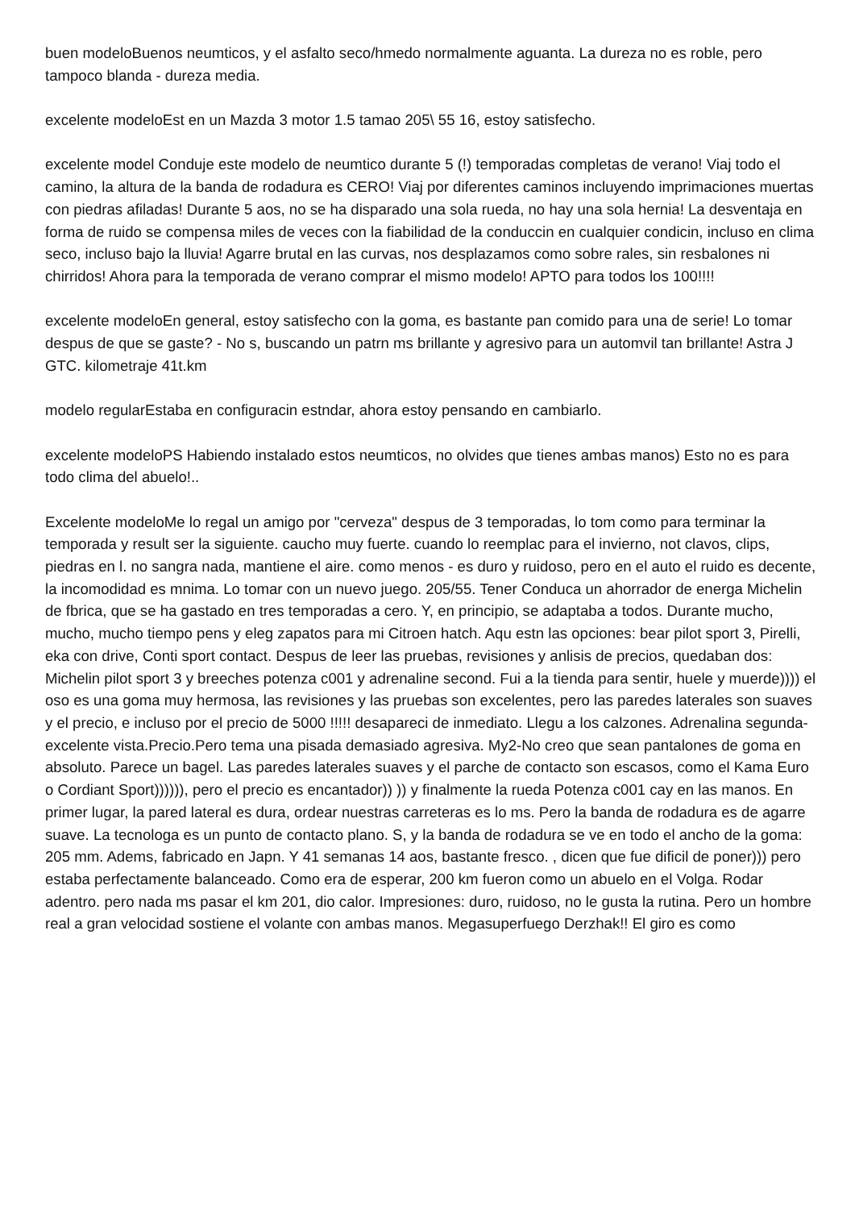buen modeloBuenos neumticos, y el asfalto seco/hmedo normalmente aguanta. La dureza no es roble, pero tampoco blanda - dureza media.
excelente modeloEst en un Mazda 3 motor 1.5 tamao 205\ 55 16, estoy satisfecho.
excelente model Conduje este modelo de neumtico durante 5 (!) temporadas completas de verano! Viaj todo el camino, la altura de la banda de rodadura es CERO! Viaj por diferentes caminos incluyendo imprimaciones muertas con piedras afiladas! Durante 5 aos, no se ha disparado una sola rueda, no hay una sola hernia! La desventaja en forma de ruido se compensa miles de veces con la fiabilidad de la conduccin en cualquier condicin, incluso en clima seco, incluso bajo la lluvia! Agarre brutal en las curvas, nos desplazamos como sobre rales, sin resbalones ni chirridos! Ahora para la temporada de verano comprar el mismo modelo! APTO para todos los 100!!!!
excelente modeloEn general, estoy satisfecho con la goma, es bastante pan comido para una de serie! Lo tomar despus de que se gaste? - No s, buscando un patrn ms brillante y agresivo para un automvil tan brillante! Astra J GTC. kilometraje 41t.km
modelo regularEstaba en configuracin estndar, ahora estoy pensando en cambiarlo.
excelente modeloPS Habiendo instalado estos neumticos, no olvides que tienes ambas manos) Esto no es para todo clima del abuelo!..
Excelente modeloMe lo regal un amigo por "cerveza" despus de 3 temporadas, lo tom como para terminar la temporada y result ser la siguiente. caucho muy fuerte. cuando lo reemplac para el invierno, not clavos, clips, piedras en l. no sangra nada, mantiene el aire. como menos - es duro y ruidoso, pero en el auto el ruido es decente, la incomodidad es mnima. Lo tomar con un nuevo juego. 205/55. Tener Conduca un ahorrador de energa Michelin de fbrica, que se ha gastado en tres temporadas a cero. Y, en principio, se adaptaba a todos. Durante mucho, mucho, mucho tiempo pens y eleg zapatos para mi Citroen hatch. Aqu estn las opciones: bear pilot sport 3, Pirelli, eka con drive, Conti sport contact. Despus de leer las pruebas, revisiones y anlisis de precios, quedaban dos: Michelin pilot sport 3 y breeches potenza c001 y adrenaline second. Fui a la tienda para sentir, huele y muerde)))) el oso es una goma muy hermosa, las revisiones y las pruebas son excelentes, pero las paredes laterales son suaves y el precio, e incluso por el precio de 5000 !!!!! desapareci de inmediato. Llegu a los calzones. Adrenalina segunda-excelente vista.Precio.Pero tema una pisada demasiado agresiva. My2-No creo que sean pantalones de goma en absoluto. Parece un bagel. Las paredes laterales suaves y el parche de contacto son escasos, como el Kama Euro o Cordiant Sport)))))), pero el precio es encantador)) )) y finalmente la rueda Potenza c001 cay en las manos. En primer lugar, la pared lateral es dura, ordear nuestras carreteras es lo ms. Pero la banda de rodadura es de agarre suave. La tecnologa es un punto de contacto plano. S, y la banda de rodadura se ve en todo el ancho de la goma: 205 mm. Adems, fabricado en Japn. Y 41 semanas 14 aos, bastante fresco. , dicen que fue dificil de poner))) pero estaba perfectamente balanceado. Como era de esperar, 200 km fueron como un abuelo en el Volga. Rodar adentro. pero nada ms pasar el km 201, dio calor. Impresiones: duro, ruidoso, no le gusta la rutina. Pero un hombre real a gran velocidad sostiene el volante con ambas manos. Megasuperfuego Derzhak!! El giro es como